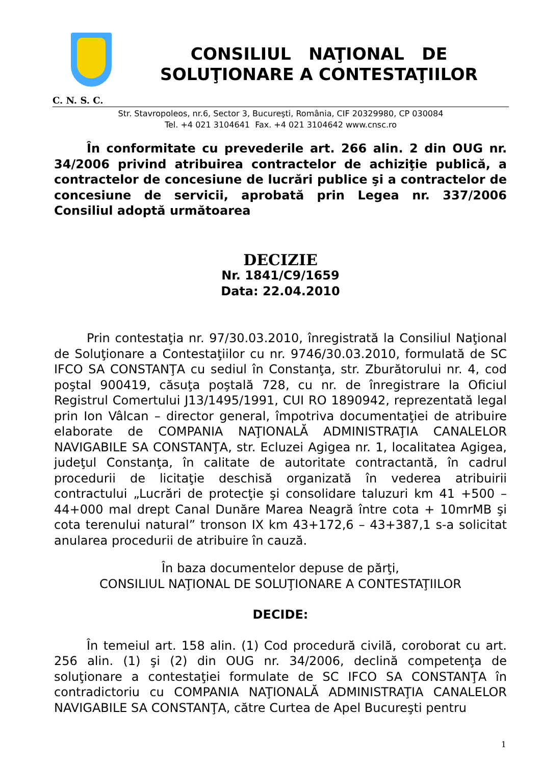CONSILIUL NAŢIONAL DE
SOLUŢIONARE A CONTESTAŢIILOR
C. N. S. C.
Str. Stavropoleos, nr.6, Sector 3, Bucureşti, România, CIF 20329980, CP 030084
Tel. +4 021 3104641 Fax. +4 021 3104642 www.cnsc.ro
În conformitate cu prevederile art. 266 alin. 2 din OUG nr. 34/2006 privind atribuirea contractelor de achiziţie publică, a contractelor de concesiune de lucrări publice şi a contractelor de concesiune de servicii, aprobată prin Legea nr. 337/2006 Consiliul adoptă următoarea
DECIZIE
Nr. 1841/C9/1659
Data: 22.04.2010
Prin contestaţia nr. 97/30.03.2010, înregistrată la Consiliul Naţional de Soluţionare a Contestaţiilor cu nr. 9746/30.03.2010, formulată de SC IFCO SA CONSTANŢA cu sediul în Constanţa, str. Zburătorului nr. 4, cod poştal 900419, căsuţa poştală 728, cu nr. de înregistrare la Oficiul Registrul Comertului J13/1495/1991, CUI RO 1890942, reprezentată legal prin Ion Vâlcan – director general, împotriva documentaţiei de atribuire elaborate de COMPANIA NAŢIONALĂ ADMINISTRAŢIA CANALELOR NAVIGABILE SA CONSTANŢA, str. Ecluzei Agigea nr. 1, localitatea Agigea, judeţul Constanţa, în calitate de autoritate contractantă, în cadrul procedurii de licitaţie deschisă organizată în vederea atribuirii contractului „Lucrări de protecţie şi consolidare taluzuri km 41 +500 – 44+000 mal drept Canal Dunăre Marea Neagră între cota + 10mrMB şi cota terenului natural” tronson IX km 43+172,6 – 43+387,1 s-a solicitat anularea procedurii de atribuire în cauză.
În baza documentelor depuse de părţi,
CONSILIUL NAŢIONAL DE SOLUŢIONARE A CONTESTAŢIILOR
DECIDE:
În temeiul art. 158 alin. (1) Cod procedură civilă, coroborat cu art. 256 alin. (1) şi (2) din OUG nr. 34/2006, declină competenţa de soluţionare a contestaţiei formulate de SC IFCO SA CONSTANŢA în contradictoriu cu COMPANIA NAŢIONALĂ ADMINISTRAŢIA CANALELOR NAVIGABILE SA CONSTANŢA, către Curtea de Apel Bucureşti pentru
1